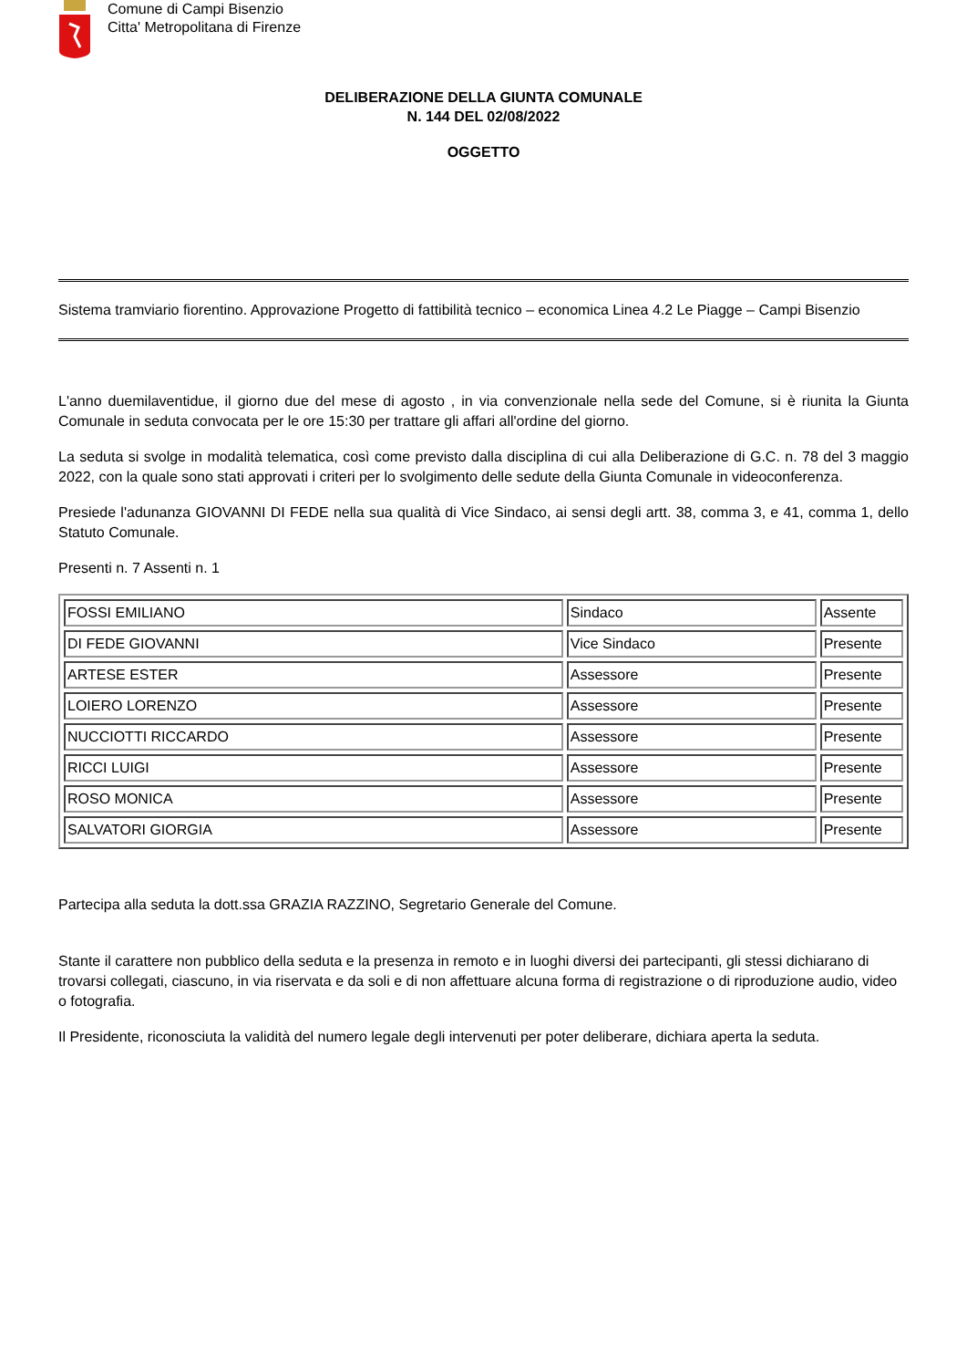Comune di Campi Bisenzio
Citta' Metropolitana di Firenze
DELIBERAZIONE DELLA GIUNTA COMUNALE
N. 144 DEL 02/08/2022
OGGETTO
Sistema tramviario fiorentino. Approvazione Progetto di fattibilità tecnico – economica Linea 4.2 Le Piagge – Campi Bisenzio
L'anno duemilaventidue, il giorno due del mese di agosto , in via convenzionale nella sede del Comune, si è riunita la Giunta Comunale in seduta convocata per le ore 15:30 per trattare gli affari all'ordine del giorno.
La seduta si svolge in modalità telematica, così come previsto dalla disciplina di cui alla Deliberazione di G.C. n. 78 del 3 maggio 2022, con la quale sono stati approvati i criteri per lo svolgimento delle sedute della Giunta Comunale in videoconferenza.
Presiede l'adunanza GIOVANNI DI FEDE nella sua qualità di Vice Sindaco, ai sensi degli artt. 38, comma 3, e 41, comma 1, dello Statuto Comunale.
Presenti n. 7 Assenti n. 1
| FOSSI EMILIANO | Sindaco | Assente |
| DI FEDE GIOVANNI | Vice Sindaco | Presente |
| ARTESE ESTER | Assessore | Presente |
| LOIERO LORENZO | Assessore | Presente |
| NUCCIOTTI RICCARDO | Assessore | Presente |
| RICCI LUIGI | Assessore | Presente |
| ROSO MONICA | Assessore | Presente |
| SALVATORI GIORGIA | Assessore | Presente |
Partecipa alla seduta la dott.ssa GRAZIA RAZZINO, Segretario Generale del Comune.
Stante il carattere non pubblico della seduta e la presenza in remoto e in luoghi diversi dei partecipanti, gli stessi dichiarano di trovarsi collegati, ciascuno, in via riservata e da soli e di non affettuare alcuna forma di registrazione o di riproduzione audio, video o fotografia.
Il Presidente, riconosciuta la validità del numero legale degli intervenuti per poter deliberare, dichiara aperta la seduta.